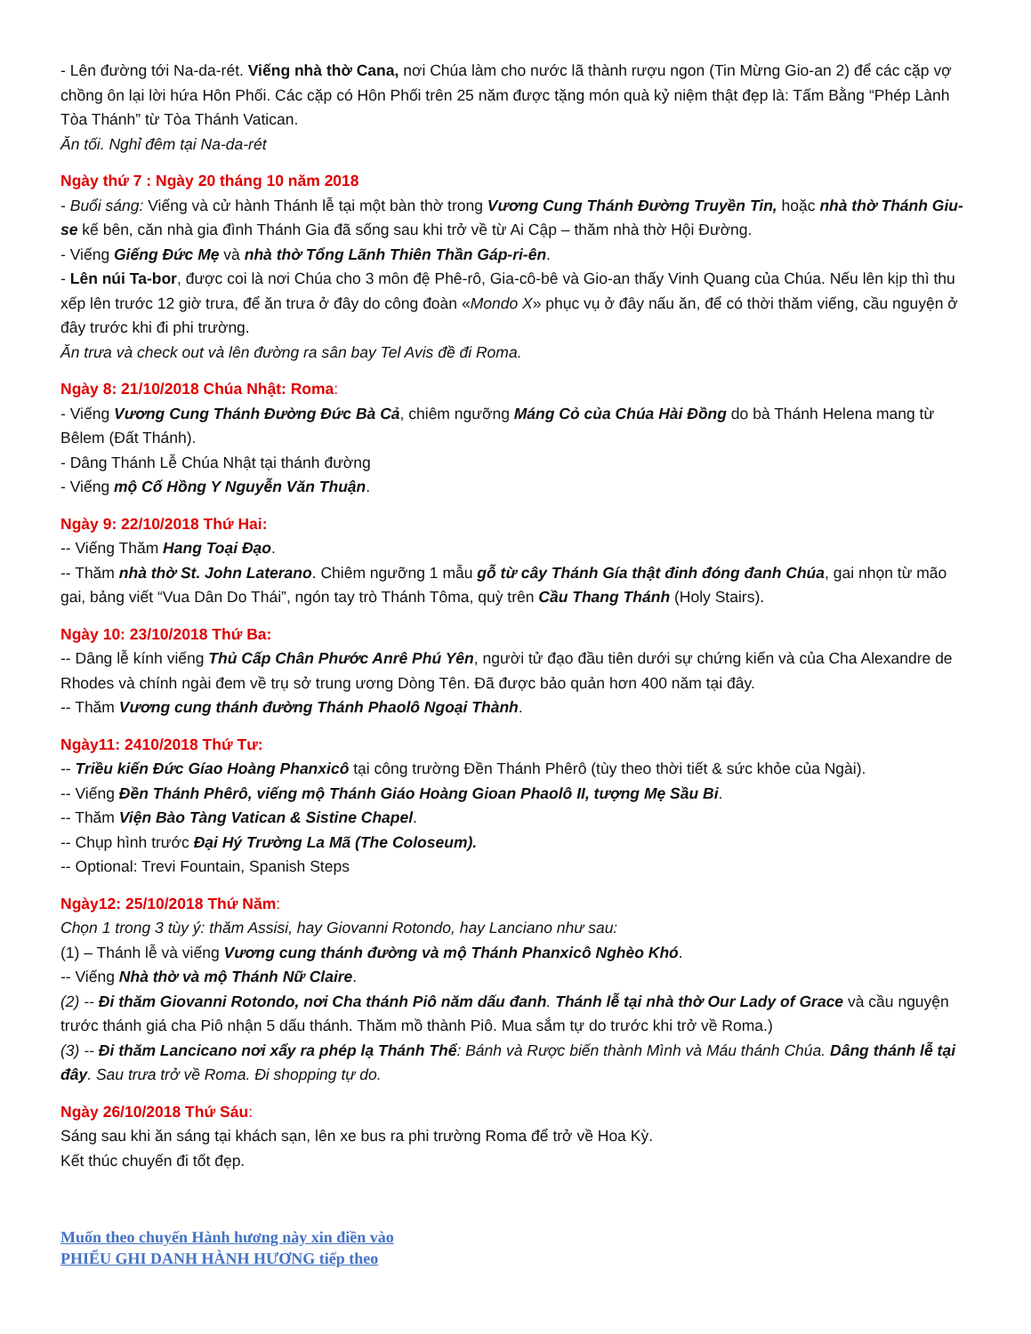- Lên đường tới Na-da-rét. Viếng nhà thờ Cana, nơi Chúa làm cho nước lã thành rượu ngon (Tin Mừng Gio-an 2) để các cặp vợ chồng ôn lại lời hứa Hôn Phối. Các cặp có Hôn Phối trên 25 năm được tặng món quà kỷ niệm thật đẹp là: Tấm Bằng “Phép Lành Tòa Thánh” từ Tòa Thánh Vatican.
Ăn tối. Nghỉ đêm tại Na-da-rét
Ngày thứ 7 : Ngày 20 tháng 10 năm 2018
- Buổi sáng: Viếng và cử hành Thánh lễ tại một bàn thờ trong Vương Cung Thánh Đường Truyền Tin, hoặc nhà thờ Thánh Giu-se kế bên, căn nhà gia đình Thánh Gia đã sống sau khi trở về từ Ai Cập – thăm nhà thờ Hội Đường.
- Viếng Giếng Đức Mẹ và nhà thờ Tổng Lãnh Thiên Thần Gáp-ri-ên.
- Lên núi Ta-bor, được coi là nơi Chúa cho 3 môn đệ Phê-rô, Gia-cô-bê và Gio-an thấy Vinh Quang của Chúa. Nếu lên kịp thì thu xếp lên trước 12 giờ trưa, để ăn trưa ở đây do công đoàn «Mondo X» phục vụ ở đây nấu ăn, để có thời thăm viếng, cầu nguyện ở đây trước khi đi phi trường.
Ăn trưa và check out và lên đường ra sân bay Tel Avis đề đi Roma.
Ngày 8: 21/10/2018 Chúa Nhật: Roma:
- Viếng Vương Cung Thánh Đường Đức Bà Cả, chiêm ngưỡng Máng Cỏ của Chúa Hài Đồng do bà Thánh Helena mang từ Bêlem (Đất Thánh).
- Dâng Thánh Lễ Chúa Nhật tại thánh đường
- Viếng mộ Cố Hồng Y Nguyễn Văn Thuận.
Ngày 9: 22/10/2018 Thứ Hai:
-- Viếng Thăm Hang Toại Đạo.
-- Thăm nhà thờ St. John Laterano. Chiêm ngưỡng 1 mẫu gỗ từ cây Thánh Gía thật đinh đóng đanh Chúa, gai nhọn từ mão gai, bảng viết “Vua Dân Do Thái”, ngón tay trò Thánh Tôma, quỳ trên Cầu Thang Thánh (Holy Stairs).
Ngày 10: 23/10/2018 Thứ Ba:
-- Dâng lễ kính viếng Thủ Cấp Chân Phước Anrê Phú Yên, người tử đạo đầu tiên dưới sự chứng kiến và của Cha Alexandre de Rhodes và chính ngài đem về trụ sở trung ương Dòng Tên. Đã được bảo quản hơn 400 năm tại đây.
-- Thăm Vương cung thánh đường Thánh Phaolô Ngoại Thành.
Ngày11: 2410/2018 Thứ Tư:
-- Triều kiến Đức Gíao Hoàng Phanxicô tại công trường Đền Thánh Phêrô (tùy theo thời tiết & sức khỏe của Ngài).
-- Viếng Đền Thánh Phêrô, viếng mộ Thánh Giáo Hoàng Gioan Phaolô II, tượng Mẹ Sầu Bi.
-- Thăm Viện Bào Tàng Vatican & Sistine Chapel.
-- Chụp hình trước Đại Hý Trường La Mã (The Coloseum).
-- Optional: Trevi Fountain, Spanish Steps
Ngày12: 25/10/2018 Thứ Năm:
Chọn 1 trong 3 tùy ý: thăm Assisi, hay Giovanni Rotondo, hay Lanciano như sau:
(1) – Thánh lễ và viếng Vương cung thánh đường và mộ Thánh Phanxicô Nghèo Khó.
-- Viếng Nhà thờ và mộ Thánh Nữ Claire.
(2) -- Đi thăm Giovanni Rotondo, nơi Cha thánh Piô năm dấu đanh. Thánh lễ tại nhà thờ Our Lady of Grace và cầu nguyện trước thánh giá cha Piô nhận 5 dấu thánh. Thăm mồ thành Piô. Mua sắm tự do trước khi trở về Roma.)
(3) -- Đi thăm Lancicano nơi xẩy ra phép lạ Thánh Thể: Bánh và Rược biến thành Mình và Máu thánh Chúa. Dâng thánh lễ tại đây. Sau trưa trở về Roma. Đi shopping tự do.
Ngày 26/10/2018 Thứ Sáu:
Sáng sau khi ăn sáng tại khách sạn, lên xe bus ra phi trường Roma để trở về Hoa Kỳ.
Kết thúc chuyến đi tốt đẹp.
Muốn theo chuyến Hành hương này xin điền vào
PHIẾU GHI DANH HÀNH HƯƠNG tiếp theo